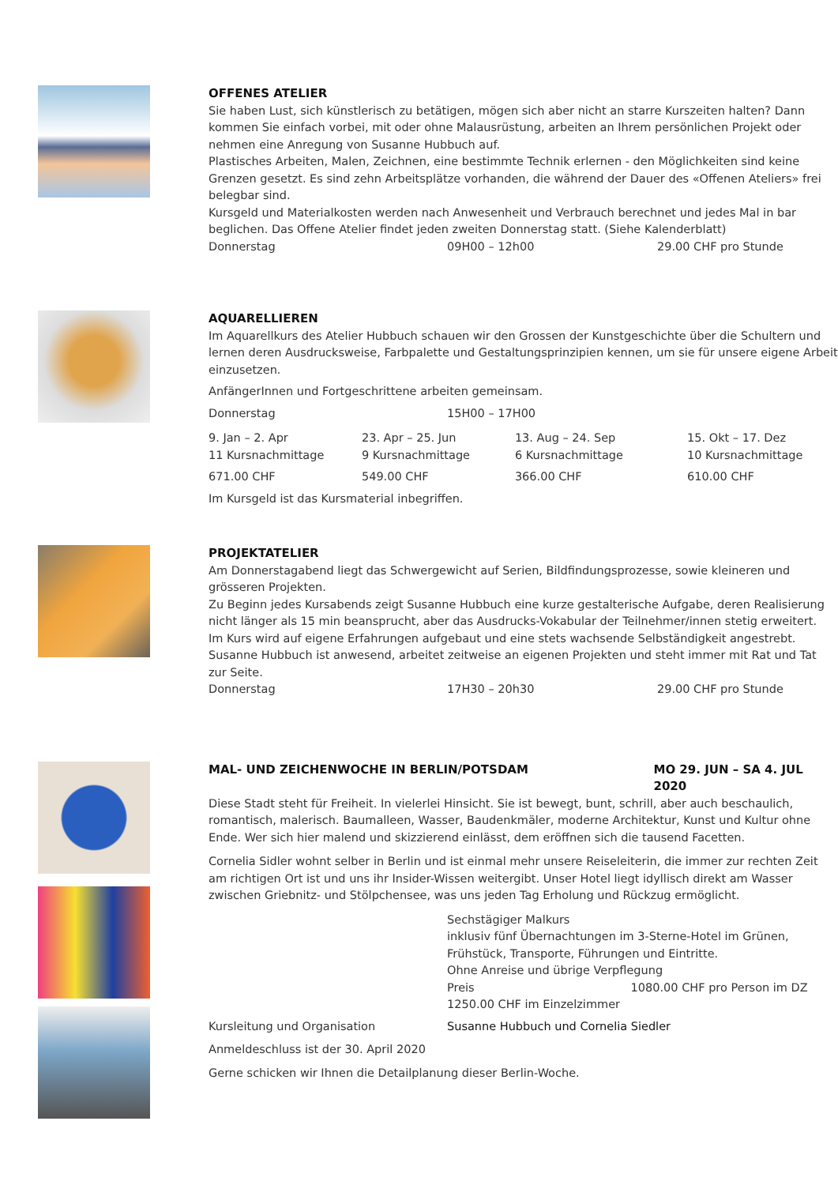OFFENES ATELIER
Sie haben Lust, sich künstlerisch zu betätigen, mögen sich aber nicht an starre Kurszeiten halten? Dann kommen Sie einfach vorbei, mit oder ohne Malausrüstung, arbeiten an Ihrem persönlichen Projekt oder nehmen eine Anregung von Susanne Hubbuch auf.
Plastisches Arbeiten, Malen, Zeichnen, eine bestimmte Technik erlernen - den Möglichkeiten sind keine Grenzen gesetzt. Es sind zehn Arbeitsplätze vorhanden, die während der Dauer des «Offenen Ateliers» frei belegbar sind.
Kursgeld und Materialkosten werden nach Anwesenheit und Verbrauch berechnet und jedes Mal in bar beglichen. Das Offene Atelier findet jeden zweiten Donnerstag statt. (Siehe Kalenderblatt)
Donnerstag 09H00 – 12h00 29.00 CHF pro Stunde
AQUARELLIEREN
Im Aquarellkurs des Atelier Hubbuch schauen wir den Grossen der Kunstgeschichte über die Schultern und lernen deren Ausdrucksweise, Farbpalette und Gestaltungsprinzipien kennen, um sie für unsere eigene Arbeit einzusetzen.
AnfängerInnen und Fortgeschrittene arbeiten gemeinsam.
Donnerstag 15H00 – 17H00
9. Jan – 2. Apr
11 Kursnachmittage
23. Apr – 25. Jun
9 Kursnachmittage
13. Aug – 24. Sep
6 Kursnachmittage
15. Okt – 17. Dez
10 Kursnachmittage
671.00 CHF 549.00 CHF 366.00 CHF 610.00 CHF
Im Kursgeld ist das Kursmaterial inbegriffen.
PROJEKTATELIER
Am Donnerstagabend liegt das Schwergewicht auf Serien, Bildfindungsprozesse, sowie kleineren und grösseren Projekten.
Zu Beginn jedes Kursabends zeigt Susanne Hubbuch eine kurze gestalterische Aufgabe, deren Realisierung nicht länger als 15 min beansprucht, aber das Ausdrucks-Vokabular der Teilnehmer/innen stetig erweitert.
Im Kurs wird auf eigene Erfahrungen aufgebaut und eine stets wachsende Selbständigkeit angestrebt.
Susanne Hubbuch ist anwesend, arbeitet zeitweise an eigenen Projekten und steht immer mit Rat und Tat zur Seite.
Donnerstag 17H30 – 20h30 29.00 CHF pro Stunde
MAL- UND ZEICHENWOCHE IN BERLIN/POTSDAM MO 29. JUN – SA 4. JUL 2020
Diese Stadt steht für Freiheit. In vielerlei Hinsicht. Sie ist bewegt, bunt, schrill, aber auch beschaulich, romantisch, malerisch. Baumalleen, Wasser, Baudenkmäler, moderne Architektur, Kunst und Kultur ohne Ende. Wer sich hier malend und skizzierend einlässt, dem eröffnen sich die tausend Facetten.
Cornelia Sidler wohnt selber in Berlin und ist einmal mehr unsere Reiseleiterin, die immer zur rechten Zeit am richtigen Ort ist und uns ihr Insider-Wissen weitergibt. Unser Hotel liegt idyllisch direkt am Wasser zwischen Griebnitz- und Stölpchensee, was uns jeden Tag Erholung und Rückzug ermöglicht.
Sechstägiger Malkurs
inklusiv fünf Übernachtungen im 3-Sterne-Hotel im Grünen, Frühstück, Transporte, Führungen und Eintritte.
Ohne Anreise und übrige Verpflegung
Preis 1080.00 CHF pro Person im DZ
1250.00 CHF im Einzelzimmer
Kursleitung und Organisation Susanne Hubbuch und Cornelia Siedler
Anmeldeschluss ist der 30. April 2020
Gerne schicken wir Ihnen die Detailplanung dieser Berlin-Woche.